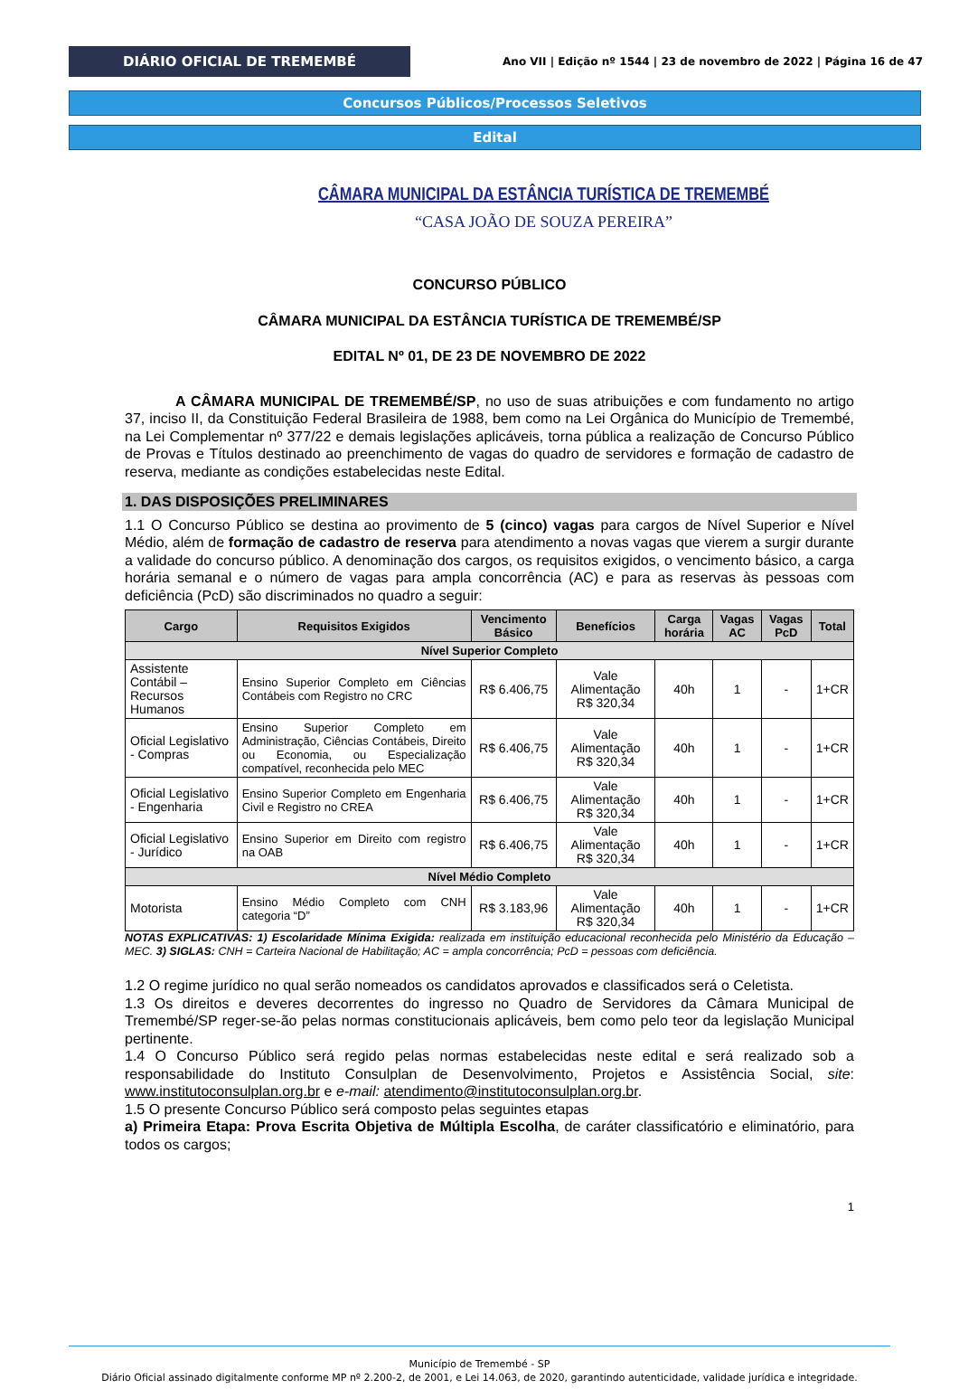DIÁRIO OFICIAL DE TREMEMBÉ
Ano VII | Edição nº 1544 | 23 de novembro de 2022 | Página 16 de 47
Concursos Públicos/Processos Seletivos
Edital
CÂMARA MUNICIPAL DA ESTÂNCIA TURÍSTICA DE TREMEMBÉ
“CASA JOÃO DE SOUZA PEREIRA”
CONCURSO PÚBLICO
CÂMARA MUNICIPAL DA ESTÂNCIA TURÍSTICA DE TREMEMBÉ/SP
EDITAL Nº 01, DE 23 DE NOVEMBRO DE 2022
A CÂMARA MUNICIPAL DE TREMEMBÉ/SP, no uso de suas atribuições e com fundamento no artigo 37, inciso II, da Constituição Federal Brasileira de 1988, bem como na Lei Orgânica do Município de Tremembé, na Lei Complementar nº 377/22 e demais legislações aplicáveis, torna pública a realização de Concurso Público de Provas e Títulos destinado ao preenchimento de vagas do quadro de servidores e formação de cadastro de reserva, mediante as condições estabelecidas neste Edital.
1. DAS DISPOSIÇÕES PRELIMINARES
1.1 O Concurso Público se destina ao provimento de 5 (cinco) vagas para cargos de Nível Superior e Nível Médio, além de formação de cadastro de reserva para atendimento a novas vagas que vierem a surgir durante a validade do concurso público. A denominação dos cargos, os requisitos exigidos, o vencimento básico, a carga horária semanal e o número de vagas para ampla concorrência (AC) e para as reservas às pessoas com deficiência (PcD) são discriminados no quadro a seguir:
| Cargo | Requisitos Exigidos | Vencimento Básico | Benefícios | Carga horária | Vagas AC | Vagas PcD | Total |
| --- | --- | --- | --- | --- | --- | --- | --- |
| Nível Superior Completo | | | | | | | |
| Assistente Contábil – Recursos Humanos | Ensino Superior Completo em Ciências Contábeis com Registro no CRC | R$ 6.406,75 | Vale Alimentação R$ 320,34 | 40h | 1 | - | 1+CR |
| Oficial Legislativo - Compras | Ensino Superior Completo em Administração, Ciências Contábeis, Direito ou Economia, ou Especialização compatível, reconhecida pelo MEC | R$ 6.406,75 | Vale Alimentação R$ 320,34 | 40h | 1 | - | 1+CR |
| Oficial Legislativo - Engenharia | Ensino Superior Completo em Engenharia Civil e Registro no CREA | R$ 6.406,75 | Vale Alimentação R$ 320,34 | 40h | 1 | - | 1+CR |
| Oficial Legislativo - Jurídico | Ensino Superior em Direito com registro na OAB | R$ 6.406,75 | Vale Alimentação R$ 320,34 | 40h | 1 | - | 1+CR |
| Nível Médio Completo | | | | | | | |
| Motorista | Ensino Médio Completo com CNH categoria “D” | R$ 3.183,96 | Vale Alimentação R$ 320,34 | 40h | 1 | - | 1+CR |
NOTAS EXPLICATIVAS: 1) Escolaridade Mínima Exigida: realizada em instituição educacional reconhecida pelo Ministério da Educação – MEC. 3) SIGLAS: CNH = Carteira Nacional de Habilitação; AC = ampla concorrência; PcD = pessoas com deficiência.
1.2 O regime jurídico no qual serão nomeados os candidatos aprovados e classificados será o Celetista.
1.3 Os direitos e deveres decorrentes do ingresso no Quadro de Servidores da Câmara Municipal de Tremembé/SP reger-se-ão pelas normas constitucionais aplicáveis, bem como pelo teor da legislação Municipal pertinente.
1.4 O Concurso Público será regido pelas normas estabelecidas neste edital e será realizado sob a responsabilidade do Instituto Consulplan de Desenvolvimento, Projetos e Assistência Social, site: www.institutoconsulplan.org.br e e-mail: atendimento@institutoconsulplan.org.br.
1.5 O presente Concurso Público será composto pelas seguintes etapas
a) Primeira Etapa: Prova Escrita Objetiva de Múltipla Escolha, de caráter classificatório e eliminatório, para todos os cargos;
1
Município de Tremembé - SP
Diário Oficial assinado digitalmente conforme MP nº 2.200-2, de 2001, e Lei 14.063, de 2020, garantindo autenticidade, validade jurídica e integridade.